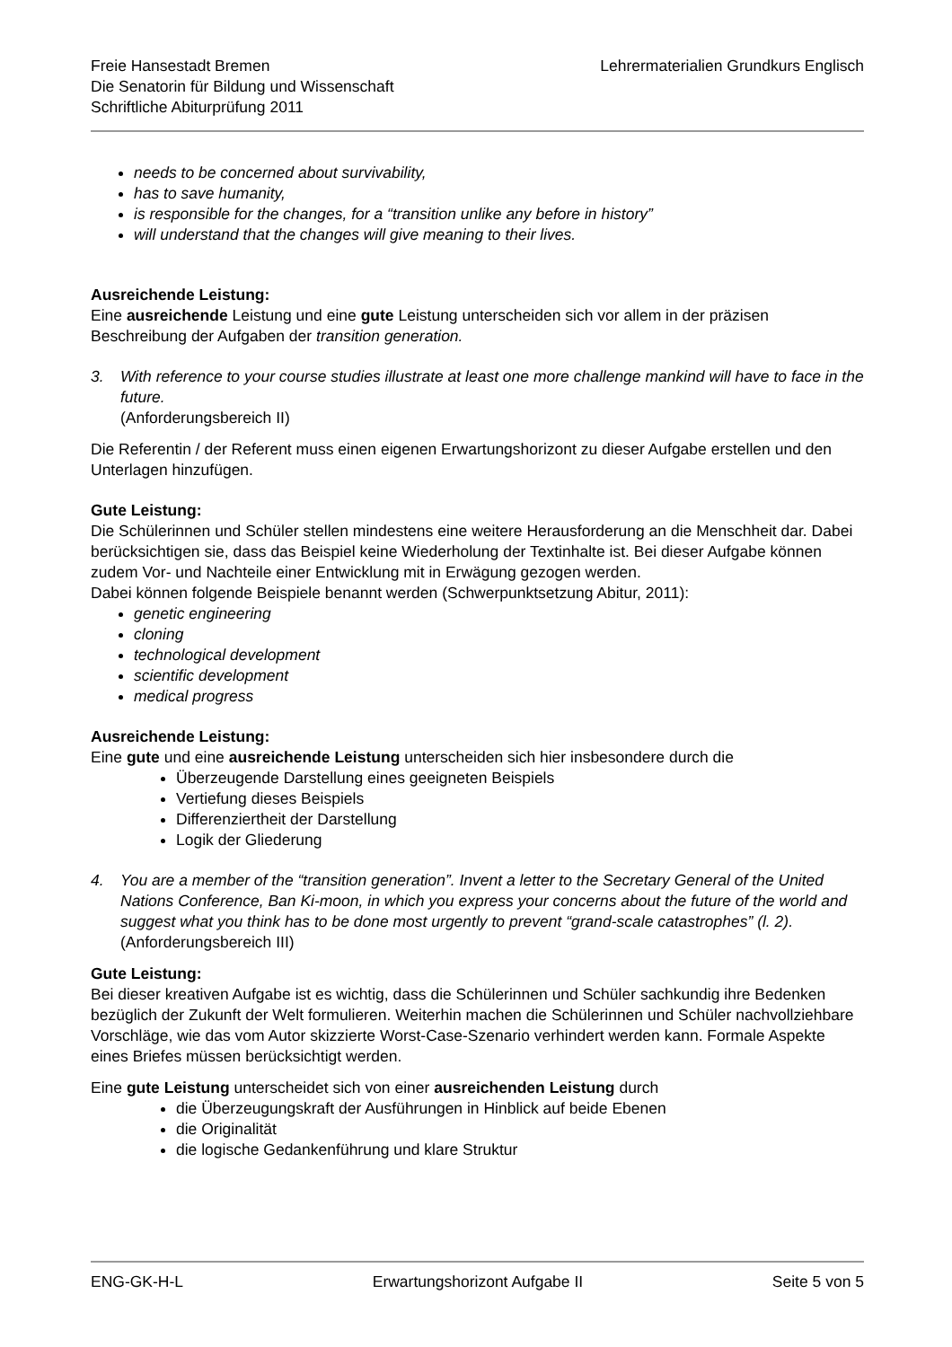Freie Hansestadt Bremen
Die Senatorin für Bildung und Wissenschaft
Schriftliche Abiturprüfung 2011
Lehrermaterialien Grundkurs Englisch
needs to be concerned about survivability,
has to save humanity,
is responsible for the changes, for a “transition unlike any before in history”
will understand that the changes will give meaning to their lives.
Ausreichende Leistung:
Eine ausreichende Leistung und eine gute Leistung unterscheiden sich vor allem in der präzisen Beschreibung der Aufgaben der transition generation.
3. With reference to your course studies illustrate at least one more challenge mankind will have to face in the future.
(Anforderungsbereich II)
Die Referentin / der Referent muss einen eigenen Erwartungshorizont zu dieser Aufgabe erstellen und den Unterlagen hinzufügen.
Gute Leistung:
Die Schülerinnen und Schüler stellen mindestens eine weitere Herausforderung an die Menschheit dar. Dabei berücksichtigen sie, dass das Beispiel keine Wiederholung der Textinhalte ist. Bei dieser Aufgabe können zudem Vor- und Nachteile einer Entwicklung mit in Erwägung gezogen werden.
Dabei können folgende Beispiele benannt werden (Schwerpunktsetzung Abitur, 2011):
genetic engineering
cloning
technological development
scientific development
medical progress
Ausreichende Leistung:
Eine gute und eine ausreichende Leistung unterscheiden sich hier insbesondere durch die
Überzeugende Darstellung eines geeigneten Beispiels
Vertiefung dieses Beispiels
Differenziertheit der Darstellung
Logik der Gliederung
4. You are a member of the “transition generation”. Invent a letter to the Secretary General of the United Nations Conference, Ban Ki-moon, in which you express your concerns about the future of the world and suggest what you think has to be done most urgently to prevent “grand-scale catastrophes” (l. 2).
(Anforderungsbereich III)
Gute Leistung:
Bei dieser kreativen Aufgabe ist es wichtig, dass die Schülerinnen und Schüler sachkundig ihre Bedenken bezüglich der Zukunft der Welt formulieren. Weiterhin machen die Schülerinnen und Schüler nachvollziehbare Vorschläge, wie das vom Autor skizzierte Worst-Case-Szenario verhindert werden kann. Formale Aspekte eines Briefes müssen berücksichtigt werden.
Eine gute Leistung unterscheidet sich von einer ausreichenden Leistung durch
die Überzeugungskraft der Ausführungen in Hinblick auf beide Ebenen
die Originalität
die logische Gedankenführung und klare Struktur
ENG-GK-H-L Erwartungshorizont Aufgabe II Seite 5 von 5